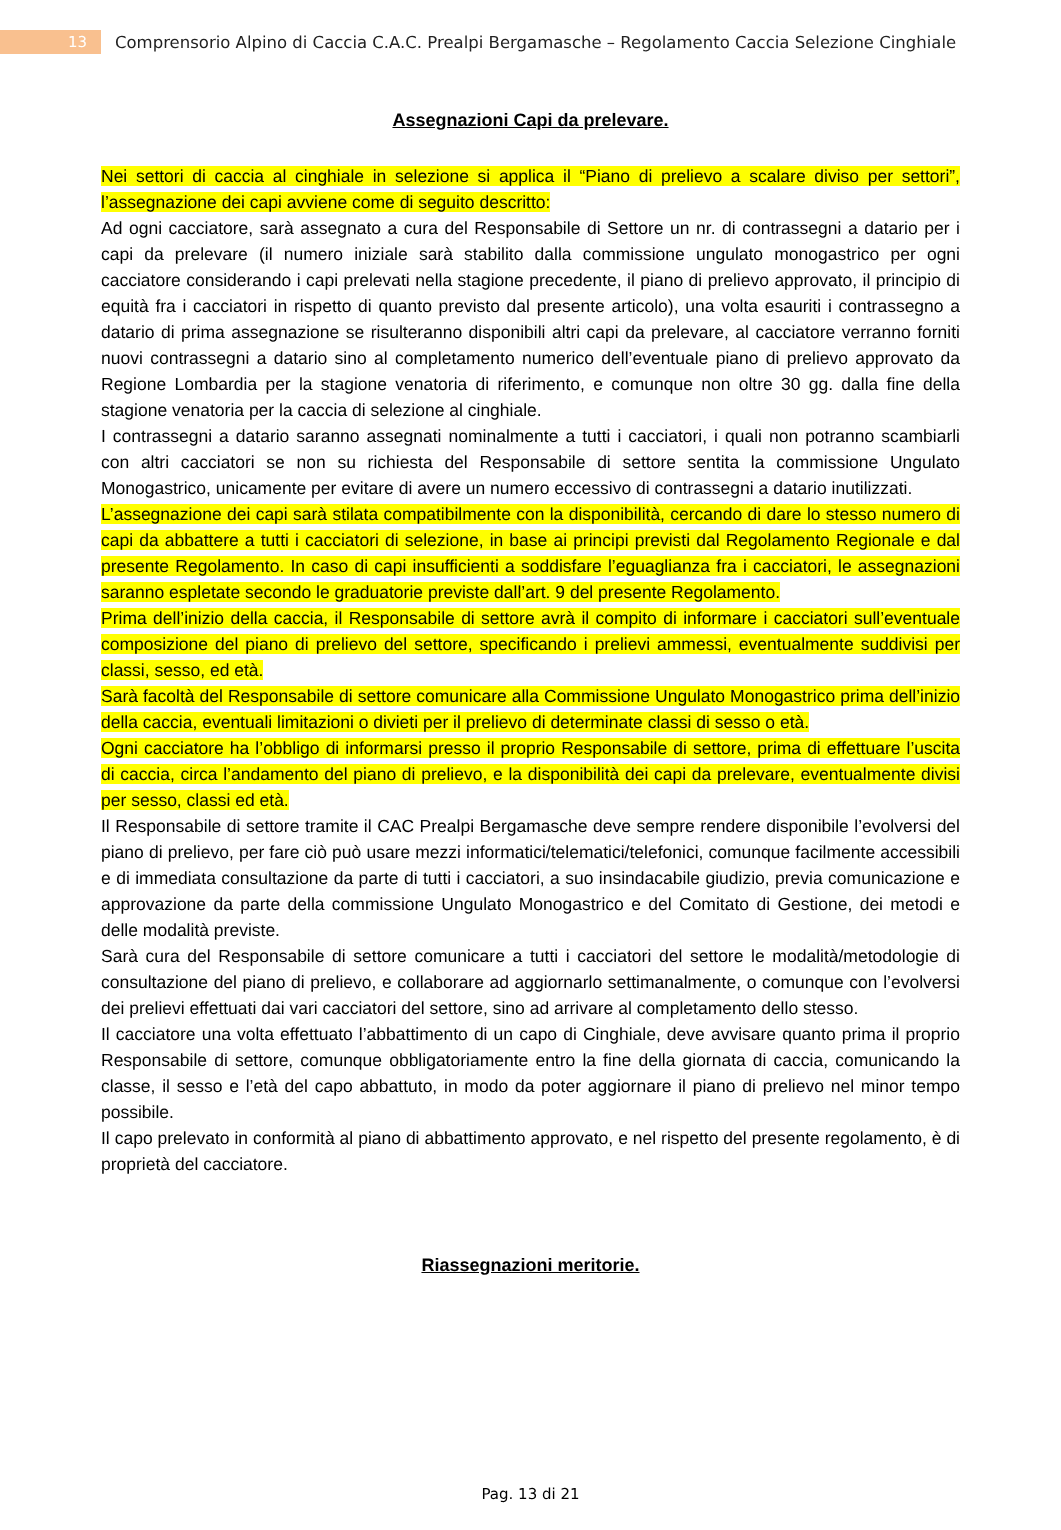13
Comprensorio Alpino di Caccia C.A.C. Prealpi Bergamasche – Regolamento Caccia Selezione Cinghiale
Assegnazioni Capi da prelevare.
Nei settori di caccia al cinghiale in selezione si applica il “Piano di prelievo a scalare diviso per settori”, l’assegnazione dei capi avviene come di seguito descritto:
Ad ogni cacciatore, sarà assegnato a cura del Responsabile di Settore un nr. di contrassegni a datario per i capi da prelevare (il numero iniziale sarà stabilito dalla commissione ungulato monogastrico per ogni cacciatore considerando i capi prelevati nella stagione precedente, il piano di prelievo approvato, il principio di equità fra i cacciatori in rispetto di quanto previsto dal presente articolo), una volta esauriti i contrassegno a datario di prima assegnazione se risulteranno disponibili altri capi da prelevare, al cacciatore verranno forniti nuovi contrassegni a datario sino al completamento numerico dell’eventuale piano di prelievo approvato da Regione Lombardia per la stagione venatoria di riferimento, e comunque non oltre 30 gg. dalla fine della stagione venatoria per la caccia di selezione al cinghiale.
I contrassegni a datario saranno assegnati nominalmente a tutti i cacciatori, i quali non potranno scambiarli con altri cacciatori se non su richiesta del Responsabile di settore sentita la commissione Ungulato Monogastrico, unicamente per evitare di avere un numero eccessivo di contrassegni a datario inutilizzati.
L’assegnazione dei capi sarà stilata compatibilmente con la disponibilità, cercando di dare lo stesso numero di capi da abbattere a tutti i cacciatori di selezione, in base ai principi previsti dal Regolamento Regionale e dal presente Regolamento. In caso di capi insufficienti a soddisfare l’eguaglianza fra i cacciatori, le assegnazioni saranno espletate secondo le graduatorie previste dall’art. 9 del presente Regolamento.
Prima dell’inizio della caccia, il Responsabile di settore avrà il compito di informare i cacciatori sull’eventuale composizione del piano di prelievo del settore, specificando i prelievi ammessi, eventualmente suddivisi per classi, sesso, ed età.
Sarà facoltà del Responsabile di settore comunicare alla Commissione Ungulato Monogastrico prima dell’inizio della caccia, eventuali limitazioni o divieti per il prelievo di determinate classi di sesso o età.
Ogni cacciatore ha l’obbligo di informarsi presso il proprio Responsabile di settore, prima di effettuare l’uscita di caccia, circa l’andamento del piano di prelievo, e la disponibilità dei capi da prelevare, eventualmente divisi per sesso, classi ed età.
Il Responsabile di settore tramite il CAC Prealpi Bergamasche deve sempre rendere disponibile l’evolversi del piano di prelievo, per fare ciò può usare mezzi informatici/telematici/telefonici, comunque facilmente accessibili e di immediata consultazione da parte di tutti i cacciatori, a suo insindacabile giudizio, previa comunicazione e approvazione da parte della commissione Ungulato Monogastrico e del Comitato di Gestione, dei metodi e delle modalità previste.
Sarà cura del Responsabile di settore comunicare a tutti i cacciatori del settore le modalità/metodologie di consultazione del piano di prelievo, e collaborare ad aggiornarlo settimanalmente, o comunque con l’evolversi dei prelievi effettuati dai vari cacciatori del settore, sino ad arrivare al completamento dello stesso.
Il cacciatore una volta effettuato l’abbattimento di un capo di Cinghiale, deve avvisare quanto prima il proprio Responsabile di settore, comunque obbligatoriamente entro la fine della giornata di caccia, comunicando la classe, il sesso e l’età del capo abbattuto, in modo da poter aggiornare il piano di prelievo nel minor tempo possibile.
Il capo prelevato in conformità al piano di abbattimento approvato, e nel rispetto del presente regolamento, è di proprietà del cacciatore.
Riassegnazioni meritorie.
Pag. 13 di 21